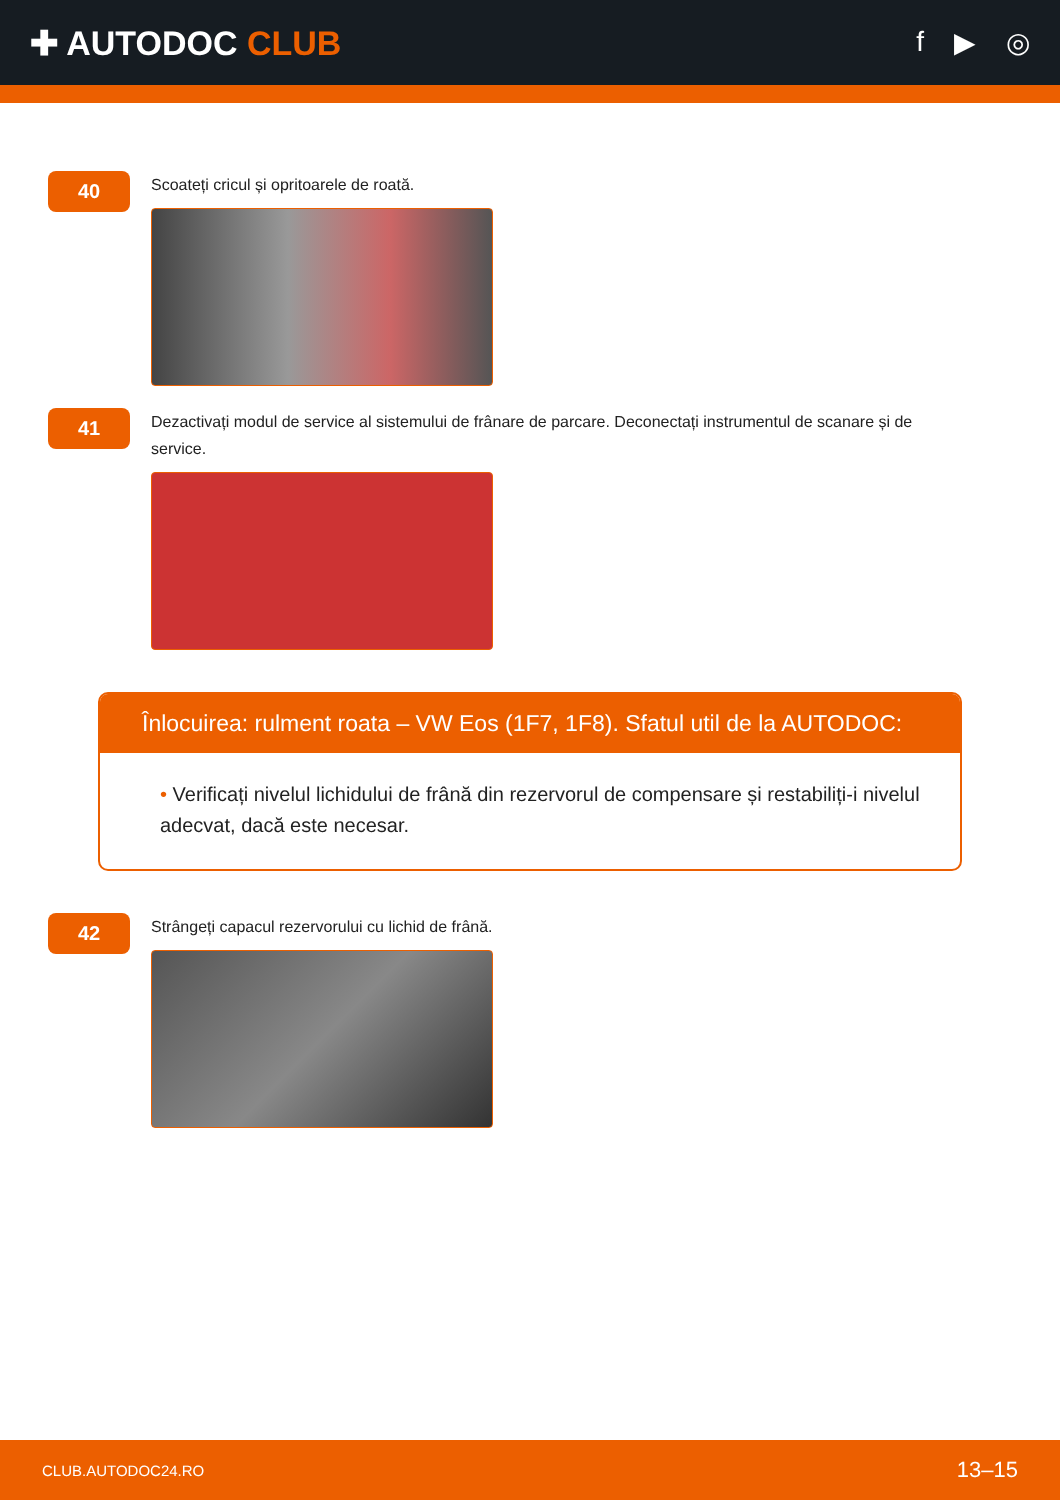✚ AUTODOC CLUB
f ▶ ◎
40
Scoateți cricul și opritoarele de roată.
41
Dezactivați modul de service al sistemului de frânare de parcare. Deconectați instrumentul de scanare și de service.
Înlocuirea: rulment roata – VW Eos (1F7, 1F8). Sfatul util de la AUTODOC:
• Verificați nivelul lichidului de frână din rezervorul de compensare și restabiliți-i nivelul adecvat, dacă este necesar.
42
Strângeți capacul rezervorului cu lichid de frână.
CLUB.AUTODOC24.RO 13–15